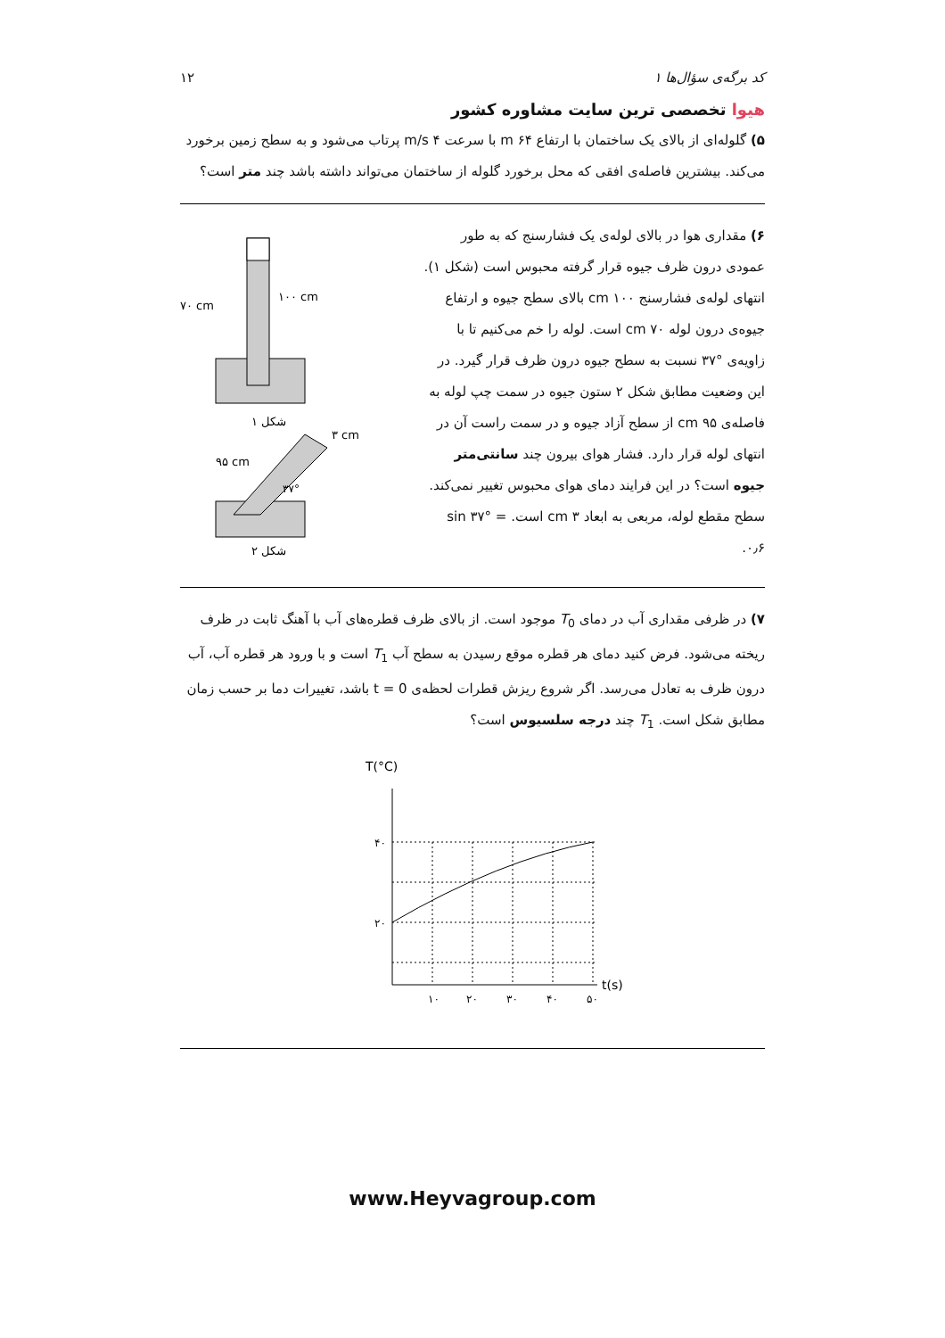کد برگه‌ی سؤال‌ها ۱
هیوا تخصصی ترین سایت مشاوره کشور
۱۲
۵) گلوله‌ای از بالای یک ساختمان با ارتفاع ۶۴ m با سرعت ۴ m/s پرتاب می‌شود و به سطح زمین برخورد می‌کند. بیشترین فاصله‌ی افقی که محل برخورد گلوله از ساختمان می‌تواند داشته باشد چند متر است؟
۶) مقداری هوا در بالای لوله‌ی یک فشارسنج که به طور عمودی درون ظرف جیوه قرار گرفته محبوس است (شکل ۱). انتهای لوله‌ی فشارسنج ۱۰۰ cm بالای سطح جیوه و ارتفاع جیوه‌ی درون لوله ۷۰ cm است. لوله را خم می‌کنیم تا با زاویه‌ی °۳۷ نسبت به سطح جیوه درون ظرف قرار گیرد. در این وضعیت مطابق شکل ۲ ستون جیوه در سمت چپ لوله به فاصله‌ی ۹۵ cm از سطح آزاد جیوه و در سمت راست آن در انتهای لوله قرار دارد. فشار هوای بیرون چند سانتی‌متر جیوه است؟ در این فرایند دمای هوای محبوس تغییر نمی‌کند. سطح مقطع لوله، مربعی به ابعاد ۳ cm است. sin ۳۷° = ۰٫۶.
۷۰ cm
۱۰۰ cm
شکل ۱
۳ cm
۹۵ cm
۳۷°
شکل ۲
۷) در ظرفی مقداری آب در دمای T<sub>0</sub> موجود است. از بالای ظرف قطره‌های آب با آهنگ ثابت در ظرف ریخته می‌شود. فرض کنید دمای هر قطره موقع رسیدن به سطح آب T<sub>1</sub> است و با ورود هر قطره آب، آب درون ظرف به تعادل می‌رسد. اگر شروع ریزش قطرات لحظه‌ی t = 0 باشد، تغییرات دما بر حسب زمان مطابق شکل است. T<sub>1</sub> چند درجه سلسیوس است؟
T(°C)
۴۰
۲۰
۱۰
۲۰
۳۰
۴۰
۵۰
t(s)
www.Heyvagroup.com